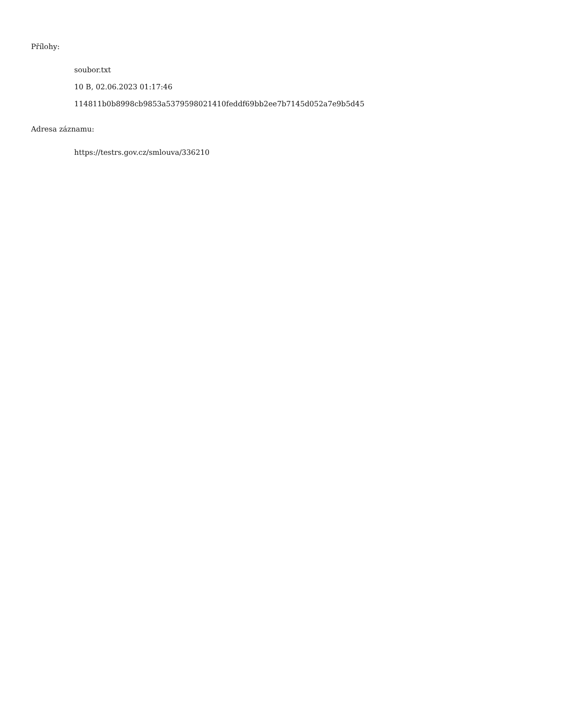Přílohy:
soubor.txt
10 B, 02.06.2023 01:17:46
114811b0b8998cb9853a5379598021410feddf69bb2ee7b7145d052a7e9b5d45
Adresa záznamu:
https://testrs.gov.cz/smlouva/336210